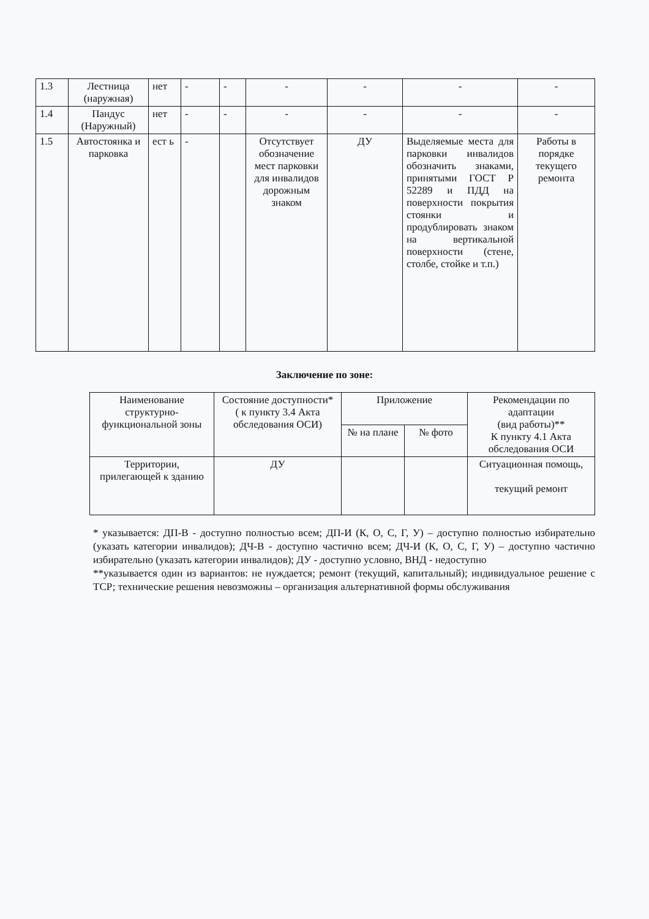| 1.3 | Лестница (наружная) | нет | - | - | - | - | - | - |
| 1.4 | Пандус (Наружный) | нет | - | - | - | - | - | - |
| 1.5 | Автостоянка и парковка | ест ь | - | | Отсутствует обозначение мест парковки для инвалидов дорожным знаком | ДУ | Выделяемые места для парковки инвалидов обозначить знаками, принятыми ГОСТ Р 52289 и ПДД на поверхности покрытия стоянки и продублировать знаком на вертикальной поверхности (стене, столбе, стойке и т.п.) | Работы в порядке текущего ремонта |
Заключение по зоне:
| Наименование структурно-функциональной зоны | Состояние доступности* ( к пункту 3.4 Акта обследования ОСИ) | Приложение | | Рекомендации по адаптации (вид работы)** К пункту 4.1 Акта обследования ОСИ |
| | | № на плане | № фото | |
| Территории, прилегающей к зданию | ДУ | | | Ситуационная помощь, текущий ремонт |
* указывается: ДП-В - доступно полностью всем; ДП-И (К, О, С, Г, У) – доступно полностью избирательно (указать категории инвалидов); ДЧ-В - доступно частично всем; ДЧ-И (К, О, С, Г, У) – доступно частично избирательно (указать категории инвалидов); ДУ - доступно условно, ВНД - недоступно
**указывается один из вариантов: не нуждается; ремонт (текущий, капитальный); индивидуальное решение с ТСР; технические решения невозможны – организация альтернативной формы обслуживания